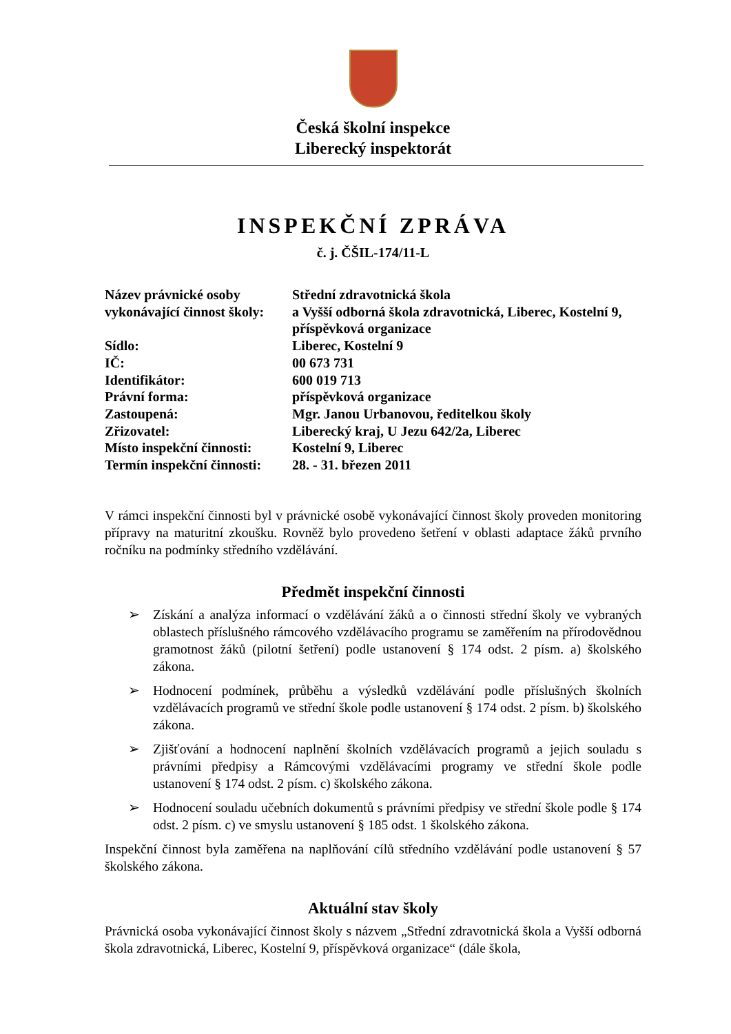Česká školní inspekce
Liberecký inspektorát
INSPEKČNÍ ZPRÁVA
č. j. ČŠIL-174/11-L
| Název právnické osoby vykonávající činnost školy: | Střední zdravotnická škola a Vyšší odborná škola zdravotnická, Liberec, Kostelní 9, příspěvková organizace |
| Sídlo: | Liberec, Kostelní 9 |
| IČ: | 00 673 731 |
| Identifikátor: | 600 019 713 |
| Právní forma: | příspěvková organizace |
| Zastoupená: | Mgr. Janou Urbanovou, ředitelkou školy |
| Zřizovatel: | Liberecký kraj, U Jezu 642/2a, Liberec |
| Místo inspekční činnosti: | Kostelní 9, Liberec |
| Termín inspekční činnosti: | 28. - 31. březen 2011 |
V rámci inspekční činnosti byl v právnické osobě vykonávající činnost školy proveden monitoring přípravy na maturitní zkoušku. Rovněž bylo provedeno šetření v oblasti adaptace žáků prvního ročníku na podmínky středního vzdělávání.
Předmět inspekční činnosti
➢ Získání a analýza informací o vzdělávání žáků a o činnosti střední školy ve vybraných oblastech příslušného rámcového vzdělávacího programu se zaměřením na přírodovědnou gramotnost žáků (pilotní šetření) podle ustanovení § 174 odst. 2 písm. a) školského zákona.
➢ Hodnocení podmínek, průběhu a výsledků vzdělávání podle příslušných školních vzdělávacích programů ve střední škole podle ustanovení § 174 odst. 2 písm. b) školského zákona.
➢ Zjišťování a hodnocení naplnění školních vzdělávacích programů a jejich souladu s právními předpisy a Rámcovými vzdělávacími programy ve střední škole podle ustanovení § 174 odst. 2 písm. c) školského zákona.
➢ Hodnocení souladu učebních dokumentů s právními předpisy ve střední škole podle § 174 odst. 2 písm. c) ve smyslu ustanovení § 185 odst. 1 školského zákona.
Inspekční činnost byla zaměřena na naplňování cílů středního vzdělávání podle ustanovení § 57 školského zákona.
Aktuální stav školy
Právnická osoba vykonávající činnost školy s názvem „Střední zdravotnická škola a Vyšší odborná škola zdravotnická, Liberec, Kostelní 9, příspěvková organizace“ (dále škola,